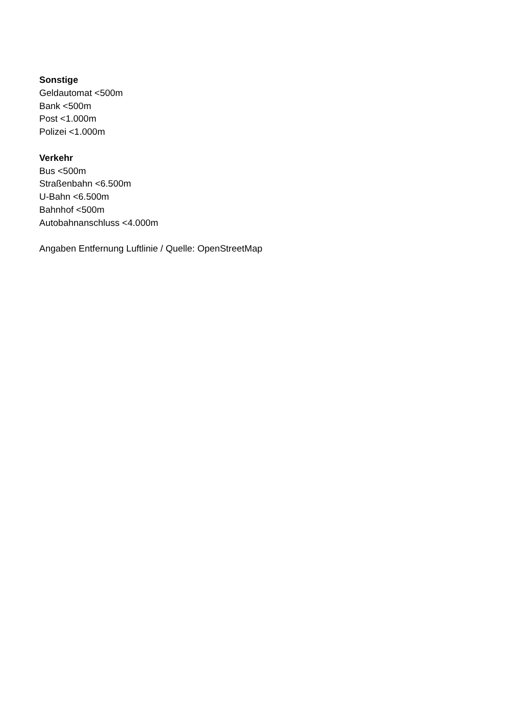Sonstige
Geldautomat <500m
Bank <500m
Post <1.000m
Polizei <1.000m
Verkehr
Bus <500m
Straßenbahn <6.500m
U-Bahn <6.500m
Bahnhof <500m
Autobahnanschluss <4.000m
Angaben Entfernung Luftlinie / Quelle: OpenStreetMap